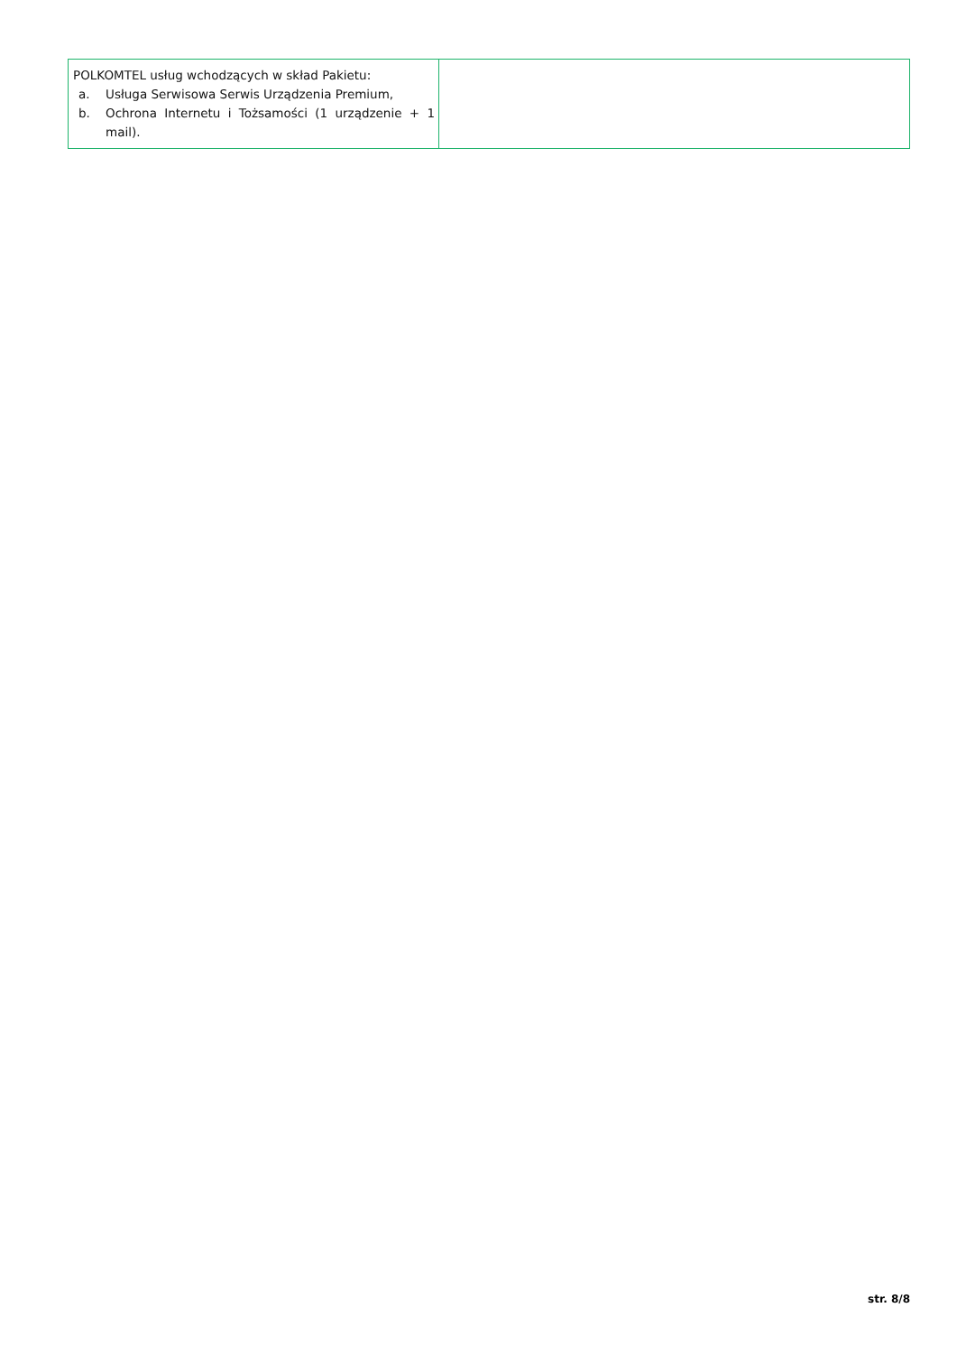| POLKOMTEL usług wchodzących w skład Pakietu: a. Usługa Serwisowa Serwis Urządzenia Premium, b. Ochrona Internetu i Tożsamości (1 urządzenie + 1 mail). | |
str. 8/8